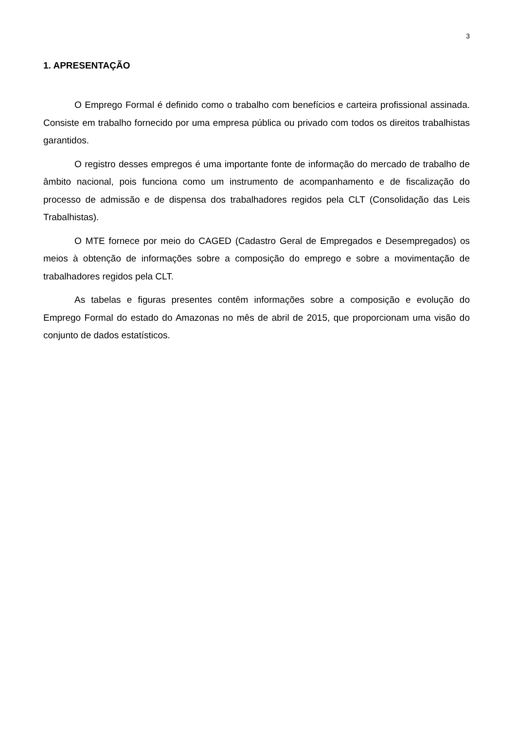3
1. APRESENTAÇÃO
O Emprego Formal é definido como o trabalho com benefícios e carteira profissional assinada. Consiste em trabalho fornecido por uma empresa pública ou privado com todos os direitos trabalhistas garantidos.
O registro desses empregos é uma importante fonte de informação do mercado de trabalho de âmbito nacional, pois funciona como um instrumento de acompanhamento e de fiscalização do processo de admissão e de dispensa dos trabalhadores regidos pela CLT (Consolidação das Leis Trabalhistas).
O MTE fornece por meio do CAGED (Cadastro Geral de Empregados e Desempregados) os meios à obtenção de informações sobre a composição do emprego e sobre a movimentação de trabalhadores regidos pela CLT.
As tabelas e figuras presentes contêm informações sobre a composição e evolução do Emprego Formal do estado do Amazonas no mês de abril de 2015, que proporcionam uma visão do conjunto de dados estatísticos.